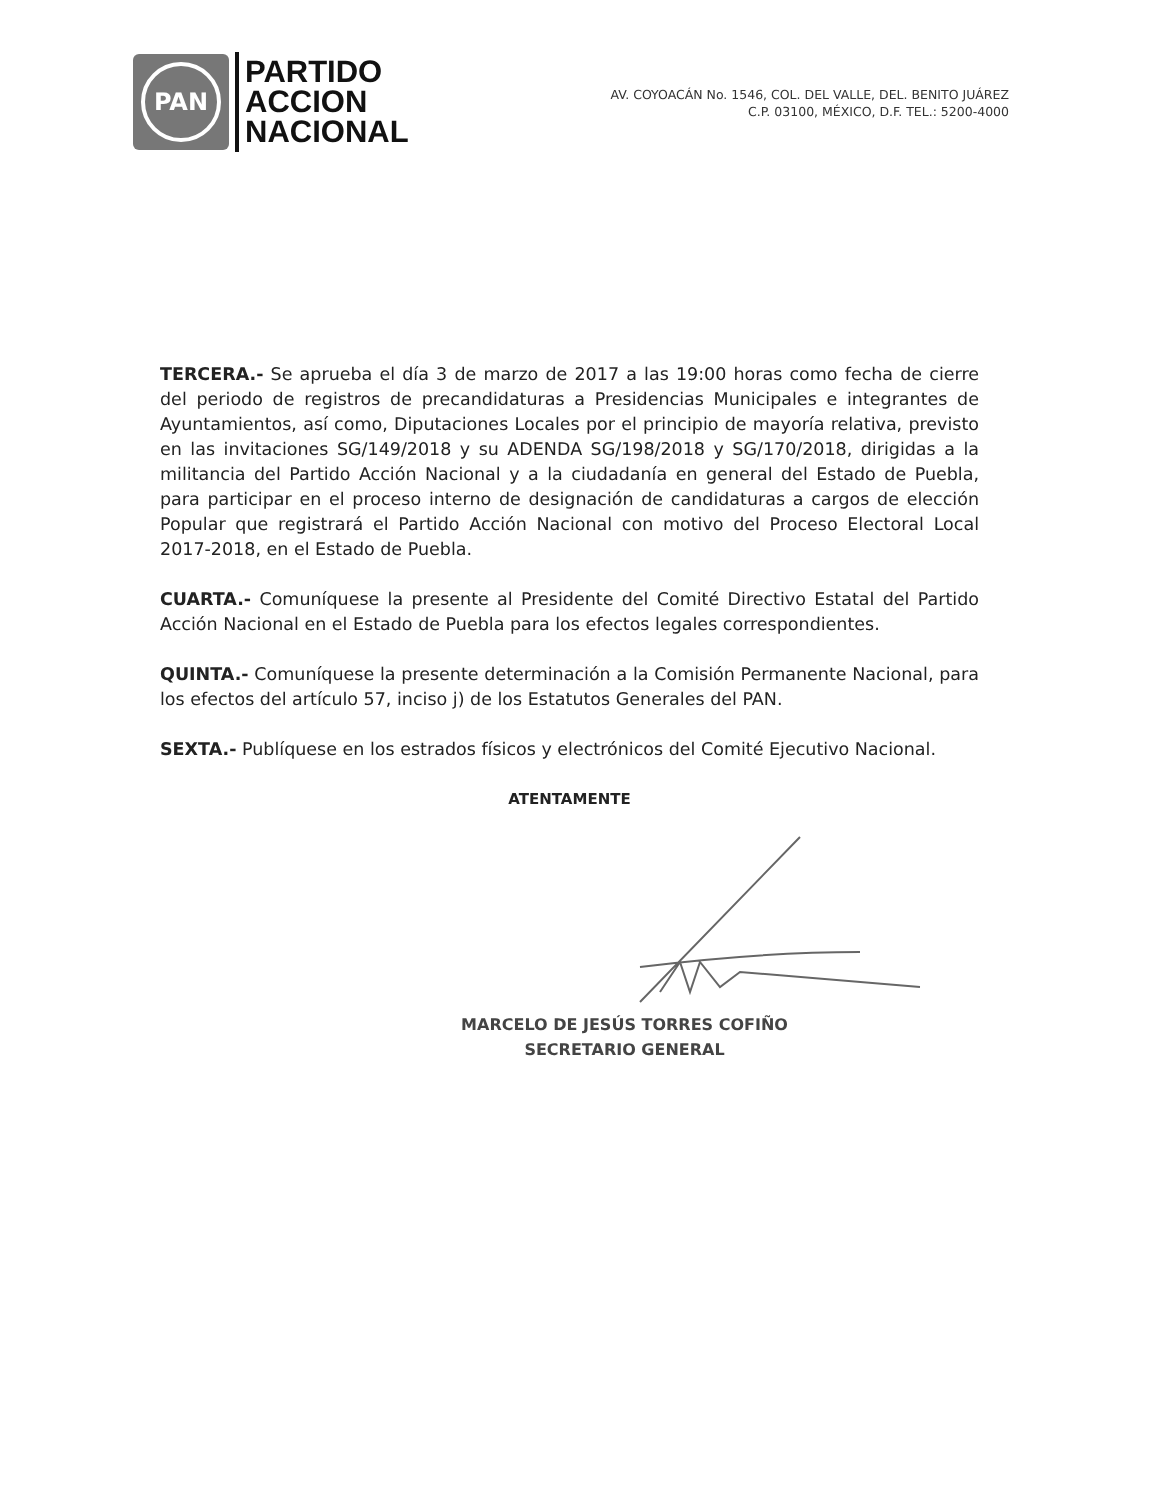PAN
PARTIDO
ACCION
NACIONAL
AV. COYOACÁN No. 1546, COL. DEL VALLE, DEL. BENITO JUÁREZ
C.P. 03100, MÉXICO, D.F. TEL.: 5200-4000
TERCERA.- Se aprueba el día 3 de marzo de 2017 a las 19:00 horas como fecha de cierre del periodo de registros de precandidaturas a Presidencias Municipales e integrantes de Ayuntamientos, así como, Diputaciones Locales por el principio de mayoría relativa, previsto en las invitaciones SG/149/2018 y su ADENDA SG/198/2018 y SG/170/2018, dirigidas a la militancia del Partido Acción Nacional y a la ciudadanía en general del Estado de Puebla, para participar en el proceso interno de designación de candidaturas a cargos de elección Popular que registrará el Partido Acción Nacional con motivo del Proceso Electoral Local 2017-2018, en el Estado de Puebla.
CUARTA.- Comuníquese la presente al Presidente del Comité Directivo Estatal del Partido Acción Nacional en el Estado de Puebla para los efectos legales correspondientes.
QUINTA.- Comuníquese la presente determinación a la Comisión Permanente Nacional, para los efectos del artículo 57, inciso j) de los Estatutos Generales del PAN.
SEXTA.- Publíquese en los estrados físicos y electrónicos del Comité Ejecutivo Nacional.
ATENTAMENTE
MARCELO DE JESÚS TORRES COFIÑO
SECRETARIO GENERAL